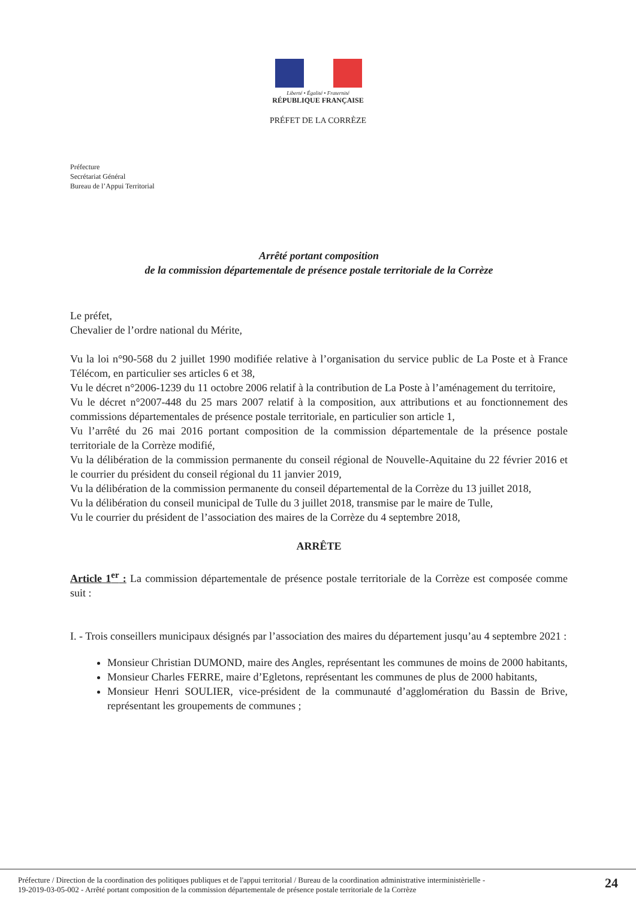Liberté • Égalité • Fraternité
RÉPUBLIQUE FRANÇAISE
PRÉFET DE LA CORRÈZE
Préfecture
Secrétariat Général
Bureau de l’Appui Territorial
Arrêté portant composition
de la commission départementale de présence postale territoriale de la Corrèze
Le préfet,
Chevalier de l’ordre national du Mérite,
Vu la loi n°90-568 du 2 juillet 1990 modifiée relative à l’organisation du service public de La Poste et à France Télécom, en particulier ses articles 6 et 38,
Vu le décret n°2006-1239 du 11 octobre 2006 relatif à la contribution de La Poste à l’aménagement du territoire,
Vu le décret n°2007-448 du 25 mars 2007 relatif à la composition, aux attributions et au fonctionnement des commissions départementales de présence postale territoriale, en particulier son article 1,
Vu l’arrêté du 26 mai 2016 portant composition de la commission départementale de la présence postale territoriale de la Corrèze modifié,
Vu la délibération de la commission permanente du conseil régional de Nouvelle-Aquitaine du 22 février 2016 et le courrier du président du conseil régional du 11 janvier 2019,
Vu la délibération de la commission permanente du conseil départemental de la Corrèze du 13 juillet 2018,
Vu la délibération du conseil municipal de Tulle du 3 juillet 2018, transmise par le maire de Tulle,
Vu le courrier du président de l’association des maires de la Corrèze du 4 septembre 2018,
ARRÊTE
Article 1<sup>er</sup> : La commission départementale de présence postale territoriale de la Corrèze est composée comme suit :
I. - Trois conseillers municipaux désignés par l’association des maires du département jusqu’au 4 septembre 2021 :
Monsieur Christian DUMOND, maire des Angles, représentant les communes de moins de 2000 habitants,
Monsieur Charles FERRE, maire d’Egletons, représentant les communes de plus de 2000 habitants,
Monsieur Henri SOULIER, vice-président de la communauté d’agglomération du Bassin de Brive, représentant les groupements de communes ;
Préfecture / Direction de la coordination des politiques publiques et de l'appui territorial / Bureau de la coordination administrative interministèrielle -
19-2019-03-05-002 - Arrêté portant composition de la commission départementale de présence postale territoriale de la Corrèze
24